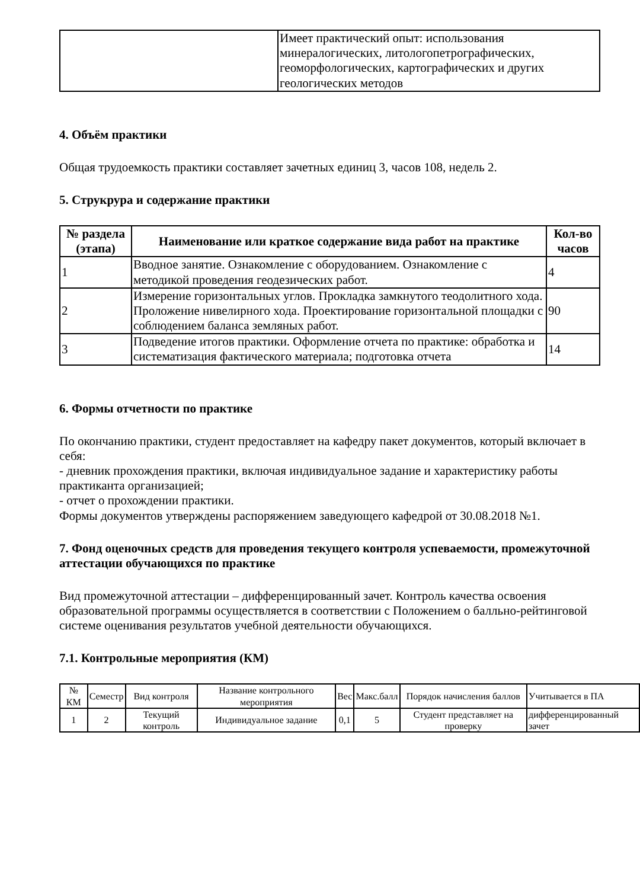| | Имеет практический опыт: использования минералогических, литологопетрографических, геоморфологических, картографических и других геологических методов |
4. Объём практики
Общая трудоемкость практики составляет зачетных единиц 3, часов 108, недель 2.
5. Струкрура и содержание практики
| № раздела (этапа) | Наименование или краткое содержание вида работ на практике | Кол-во часов |
| --- | --- | --- |
| 1 | Вводное занятие. Ознакомление с оборудованием. Ознакомление с методикой проведения геодезических работ. | 4 |
| 2 | Измерение горизонтальных углов. Прокладка замкнутого теодолитного хода. Проложение нивелирного хода. Проектирование горизонтальной площадки с соблюдением баланса земляных работ. | 90 |
| 3 | Подведение итогов практики. Оформление отчета по практике: обработка и систематизация фактического материала; подготовка отчета | 14 |
6. Формы отчетности по практике
По окончанию практики, студент предоставляет на кафедру пакет документов, который включает в себя:
- дневник прохождения практики, включая индивидуальное задание и характеристику работы практиканта организацией;
- отчет о прохождении практики.
Формы документов утверждены распоряжением заведующего кафедрой от 30.08.2018 №1.
7. Фонд оценочных средств для проведения текущего контроля успеваемости, промежуточной аттестации обучающихся по практике
Вид промежуточной аттестации – дифференцированный зачет. Контроль качества освоения образовательной программы осуществляется в соответствии с Положением о балльно-рейтинговой системе оценивания результатов учебной деятельности обучающихся.
7.1. Контрольные мероприятия (КМ)
| № КМ | Семестр | Вид контроля | Название контрольного мероприятия | Вес | Макс.балл | Порядок начисления баллов | Учитывается в ПА |
| --- | --- | --- | --- | --- | --- | --- | --- |
| 1 | 2 | Текущий контроль | Индивидуальное задание | 0,1 | 5 | Студент представляет на проверку | дифференцированный зачет |